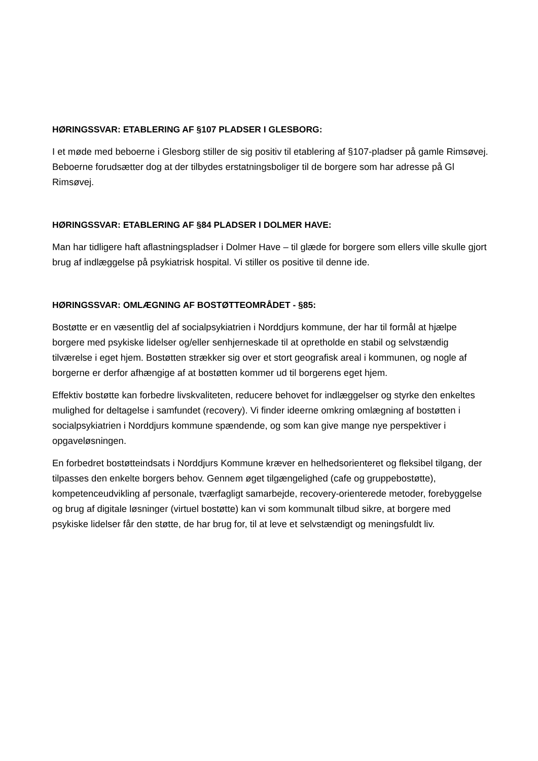HØRINGSSVAR: ETABLERING AF §107 PLADSER I GLESBORG:
I et møde med beboerne i Glesborg stiller de sig positiv til etablering af §107-pladser på gamle Rimsøvej. Beboerne forudsætter dog at der tilbydes erstatningsboliger til de borgere som har adresse på Gl Rimsøvej.
HØRINGSSVAR: ETABLERING AF §84 PLADSER I DOLMER HAVE:
Man har tidligere haft aflastningspladser i Dolmer Have – til glæde for borgere som ellers ville skulle gjort brug af indlæggelse på psykiatrisk hospital. Vi stiller os positive til denne ide.
HØRINGSSVAR: OMLÆGNING AF BOSTØTTEOMRÅDET - §85:
Bostøtte er en væsentlig del af socialpsykiatrien i Norddjurs kommune, der har til formål at hjælpe borgere med psykiske lidelser og/eller senhjerneskade til at opretholde en stabil og selvstændig tilværelse i eget hjem. Bostøtten strækker sig over et stort geografisk areal i kommunen, og nogle af borgerne er derfor afhængige af at bostøtten kommer ud til borgerens eget hjem.
Effektiv bostøtte kan forbedre livskvaliteten, reducere behovet for indlæggelser og styrke den enkeltes mulighed for deltagelse i samfundet (recovery). Vi finder ideerne omkring omlægning af bostøtten i socialpsykiatrien i Norddjurs kommune spændende, og som kan give mange nye perspektiver i opgaveløsningen.
En forbedret bostøtteindsats i Norddjurs Kommune kræver en helhedsorienteret og fleksibel tilgang, der tilpasses den enkelte borgers behov. Gennem øget tilgængelighed (cafe og gruppebostøtte), kompetenceudvikling af personale, tværfagligt samarbejde, recovery-orienterede metoder, forebyggelse og brug af digitale løsninger (virtuel bostøtte) kan vi som kommunalt tilbud sikre, at borgere med psykiske lidelser får den støtte, de har brug for, til at leve et selvstændigt og meningsfuldt liv.